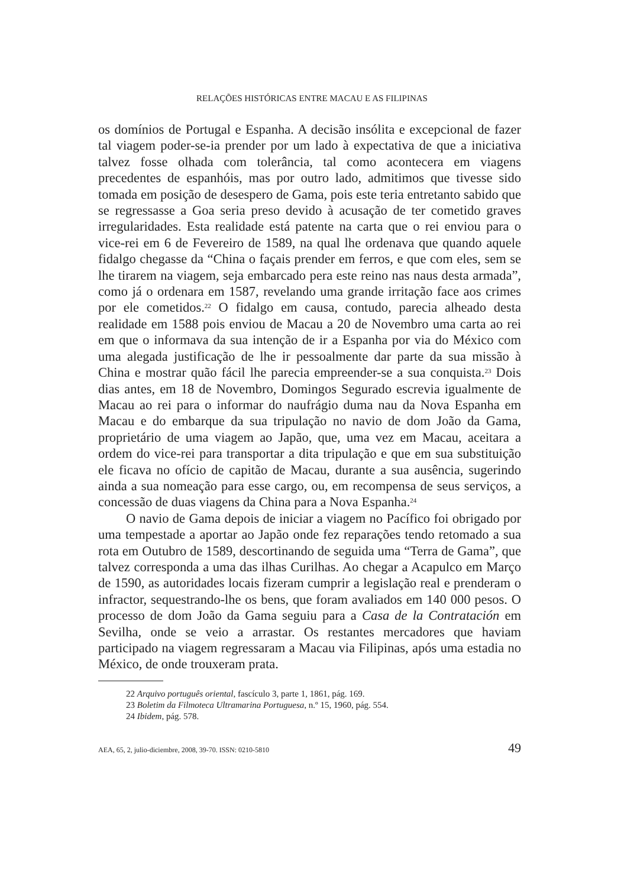RELAÇÕES HISTÓRICAS ENTRE MACAU E AS FILIPINAS
os domínios de Portugal e Espanha. A decisão insólita e excepcional de fazer tal viagem poder-se-ia prender por um lado à expectativa de que a iniciativa talvez fosse olhada com tolerância, tal como acontecera em viagens precedentes de espanhóis, mas por outro lado, admitimos que tivesse sido tomada em posição de desespero de Gama, pois este teria entretanto sabido que se regressasse a Goa seria preso devido à acusação de ter cometido graves irregularidades. Esta realidade está patente na carta que o rei enviou para o vice-rei em 6 de Fevereiro de 1589, na qual lhe ordenava que quando aquele fidalgo chegasse da “China o façais prender em ferros, e que com eles, sem se lhe tirarem na viagem, seja embarcado pera este reino nas naus desta armada”, como já o ordenara em 1587, revelando uma grande irritação face aos crimes por ele cometidos.<sup>22</sup> O fidalgo em causa, contudo, parecia alheado desta realidade em 1588 pois enviou de Macau a 20 de Novembro uma carta ao rei em que o informava da sua intenção de ir a Espanha por via do México com uma alegada justificação de lhe ir pessoalmente dar parte da sua missão à China e mostrar quão fácil lhe parecia empreender-se a sua conquista.<sup>23</sup> Dois dias antes, em 18 de Novembro, Domingos Segurado escrevia igualmente de Macau ao rei para o informar do naufrágio duma nau da Nova Espanha em Macau e do embarque da sua tripulação no navio de dom João da Gama, proprietário de uma viagem ao Japão, que, uma vez em Macau, aceitara a ordem do vice-rei para transportar a dita tripulação e que em sua substituição ele ficava no ofício de capitão de Macau, durante a sua ausência, sugerindo ainda a sua nomeação para esse cargo, ou, em recompensa de seus serviços, a concessão de duas viagens da China para a Nova Espanha.<sup>24</sup>
O navio de Gama depois de iniciar a viagem no Pacífico foi obrigado por uma tempestade a aportar ao Japão onde fez reparações tendo retomado a sua rota em Outubro de 1589, descortinando de seguida uma “Terra de Gama”, que talvez corresponda a uma das ilhas Curilhas. Ao chegar a Acapulco em Março de 1590, as autoridades locais fizeram cumprir a legislação real e prenderam o infractor, sequestrando-lhe os bens, que foram avaliados em 140 000 pesos. O processo de dom João da Gama seguiu para a Casa de la Contratación em Sevilha, onde se veio a arrastar. Os restantes mercadores que haviam participado na viagem regressaram a Macau via Filipinas, após uma estadia no México, de onde trouxeram prata.
22 Arquivo português oriental, fascículo 3, parte 1, 1861, pág. 169.
23 Boletim da Filmoteca Ultramarina Portuguesa, n.º 15, 1960, pág. 554.
24 Ibidem, pág. 578.
AEA, 65, 2, julio-diciembre, 2008, 39-70. ISSN: 0210-5810 49